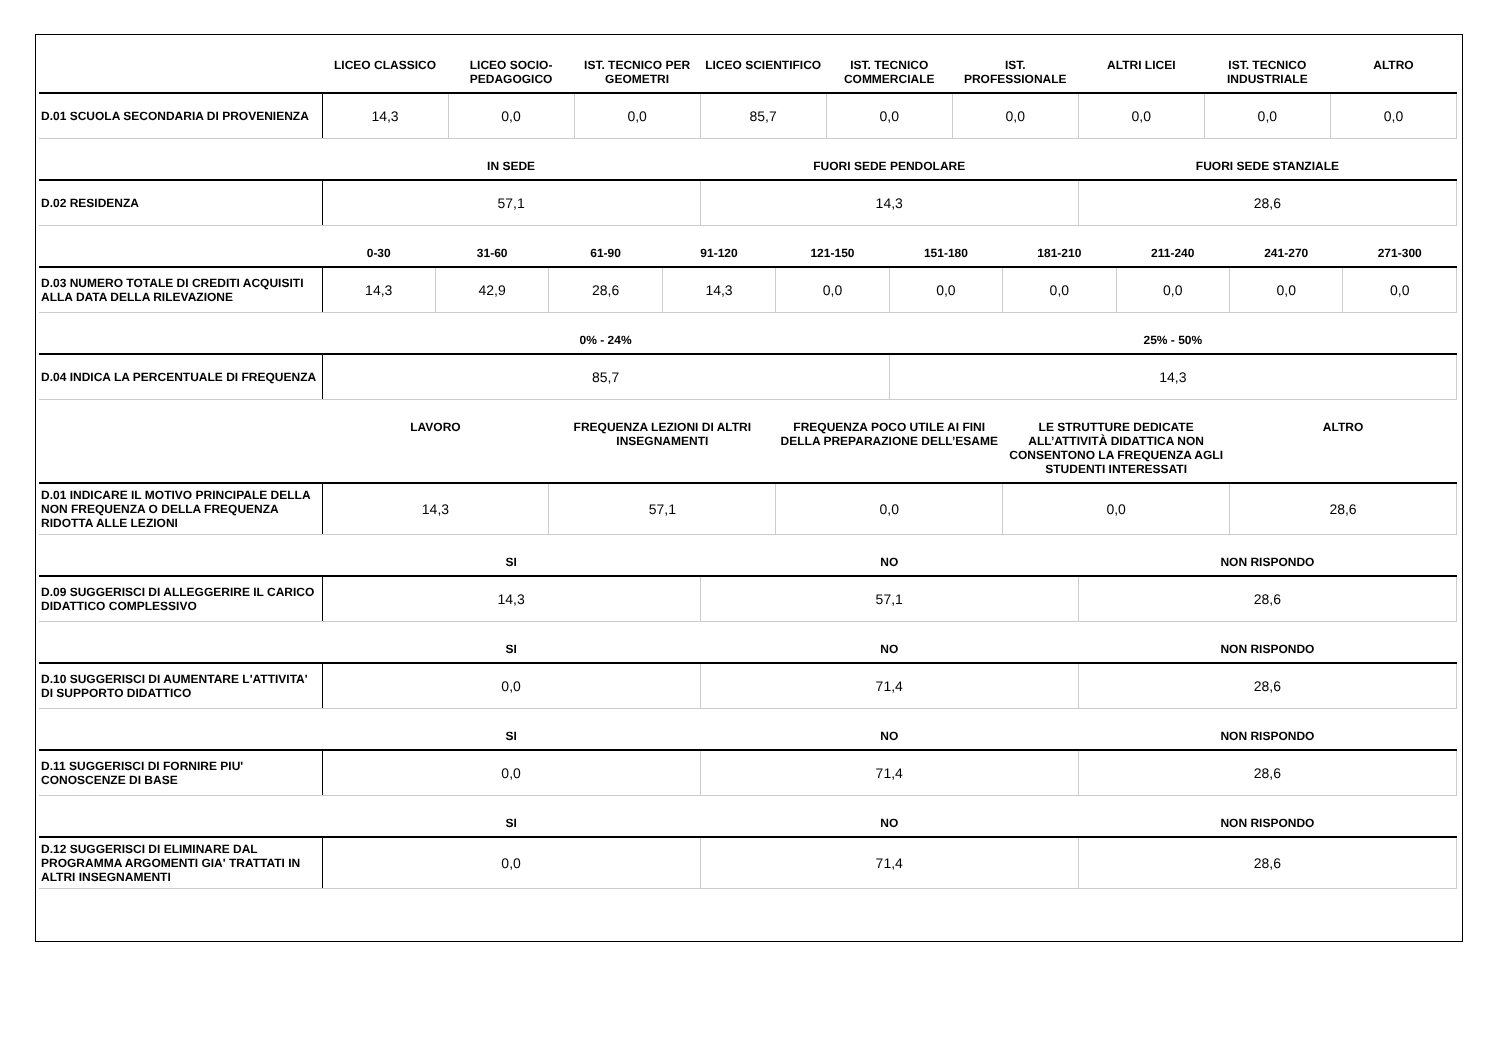| | LICEO CLASSICO | LICEO SOCIO-PEDAGOGICO | IST. TECNICO PER GEOMETRI | LICEO SCIENTIFICO | IST. TECNICO COMMERCIALE | IST. PROFESSIONALE | ALTRI LICEI | IST. TECNICO INDUSTRIALE | ALTRO |
| --- | --- | --- | --- | --- | --- | --- | --- | --- | --- |
| D.01 SCUOLA SECONDARIA DI PROVENIENZA | 14,3 | 0,0 | 0,0 | 85,7 | 0,0 | 0,0 | 0,0 | 0,0 | 0,0 |
| | IN SEDE | FUORI SEDE PENDOLARE | FUORI SEDE STANZIALE |
| --- | --- | --- | --- |
| D.02 RESIDENZA | 57,1 | 14,3 | 28,6 |
| | 0-30 | 31-60 | 61-90 | 91-120 | 121-150 | 151-180 | 181-210 | 211-240 | 241-270 | 271-300 |
| --- | --- | --- | --- | --- | --- | --- | --- | --- | --- | --- |
| D.03 NUMERO TOTALE DI CREDITI ACQUISITI ALLA DATA DELLA RILEVAZIONE | 14,3 | 42,9 | 28,6 | 14,3 | 0,0 | 0,0 | 0,0 | 0,0 | 0,0 | 0,0 |
| | 0% - 24% | 25% - 50% |
| --- | --- | --- |
| D.04 INDICA LA PERCENTUALE DI FREQUENZA | 85,7 | 14,3 |
| | LAVORO | FREQUENZA LEZIONI DI ALTRI INSEGNAMENTI | FREQUENZA POCO UTILE AI FINI DELLA PREPARAZIONE DELL’ESAME | LE STRUTTURE DEDICATE ALL’ATTIVITÀ DIDATTICA NON CONSENTONO LA FREQUENZA AGLI STUDENTI INTERESSATI | ALTRO |
| --- | --- | --- | --- | --- | --- |
| D.01 INDICARE IL MOTIVO PRINCIPALE DELLA NON FREQUENZA O DELLA FREQUENZA RIDOTTA ALLE LEZIONI | 14,3 | 57,1 | 0,0 | 0,0 | 28,6 |
| | SI | NO | NON RISPONDO |
| --- | --- | --- | --- |
| D.09 SUGGERISCI DI ALLEGGERIRE IL CARICO DIDATTICO COMPLESSIVO | 14,3 | 57,1 | 28,6 |
| | SI | NO | NON RISPONDO |
| --- | --- | --- | --- |
| D.10 SUGGERISCI DI AUMENTARE L'ATTIVITA' DI SUPPORTO DIDATTICO | 0,0 | 71,4 | 28,6 |
| | SI | NO | NON RISPONDO |
| --- | --- | --- | --- |
| D.11 SUGGERISCI DI FORNIRE PIU' CONOSCENZE DI BASE | 0,0 | 71,4 | 28,6 |
| | SI | NO | NON RISPONDO |
| --- | --- | --- | --- |
| D.12 SUGGERISCI DI ELIMINARE DAL PROGRAMMA ARGOMENTI GIA' TRATTATI IN ALTRI INSEGNAMENTI | 0,0 | 71,4 | 28,6 |